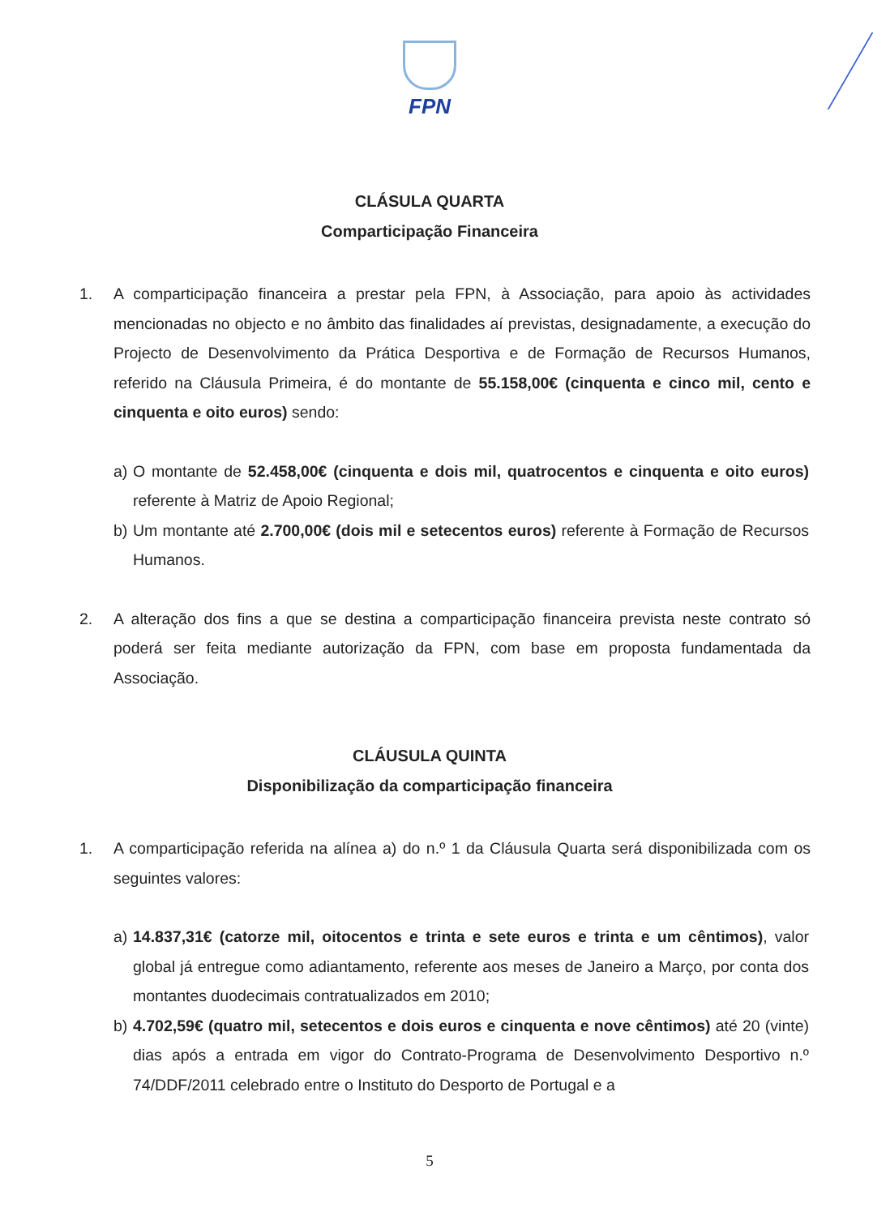FPN
CLÁSULA QUARTA
Comparticipação Financeira
1. A comparticipação financeira a prestar pela FPN, à Associação, para apoio às actividades mencionadas no objecto e no âmbito das finalidades aí previstas, designadamente, a execução do Projecto de Desenvolvimento da Prática Desportiva e de Formação de Recursos Humanos, referido na Cláusula Primeira, é do montante de 55.158,00€ (cinquenta e cinco mil, cento e cinquenta e oito euros) sendo:
a) O montante de 52.458,00€ (cinquenta e dois mil, quatrocentos e cinquenta e oito euros) referente à Matriz de Apoio Regional;
b) Um montante até 2.700,00€ (dois mil e setecentos euros) referente à Formação de Recursos Humanos.
2. A alteração dos fins a que se destina a comparticipação financeira prevista neste contrato só poderá ser feita mediante autorização da FPN, com base em proposta fundamentada da Associação.
CLÁUSULA QUINTA
Disponibilização da comparticipação financeira
1. A comparticipação referida na alínea a) do n.º 1 da Cláusula Quarta será disponibilizada com os seguintes valores:
a) 14.837,31€ (catorze mil, oitocentos e trinta e sete euros e trinta e um cêntimos), valor global já entregue como adiantamento, referente aos meses de Janeiro a Março, por conta dos montantes duodecimais contratualizados em 2010;
b) 4.702,59€ (quatro mil, setecentos e dois euros e cinquenta e nove cêntimos) até 20 (vinte) dias após a entrada em vigor do Contrato-Programa de Desenvolvimento Desportivo n.º 74/DDF/2011 celebrado entre o Instituto do Desporto de Portugal e a
5